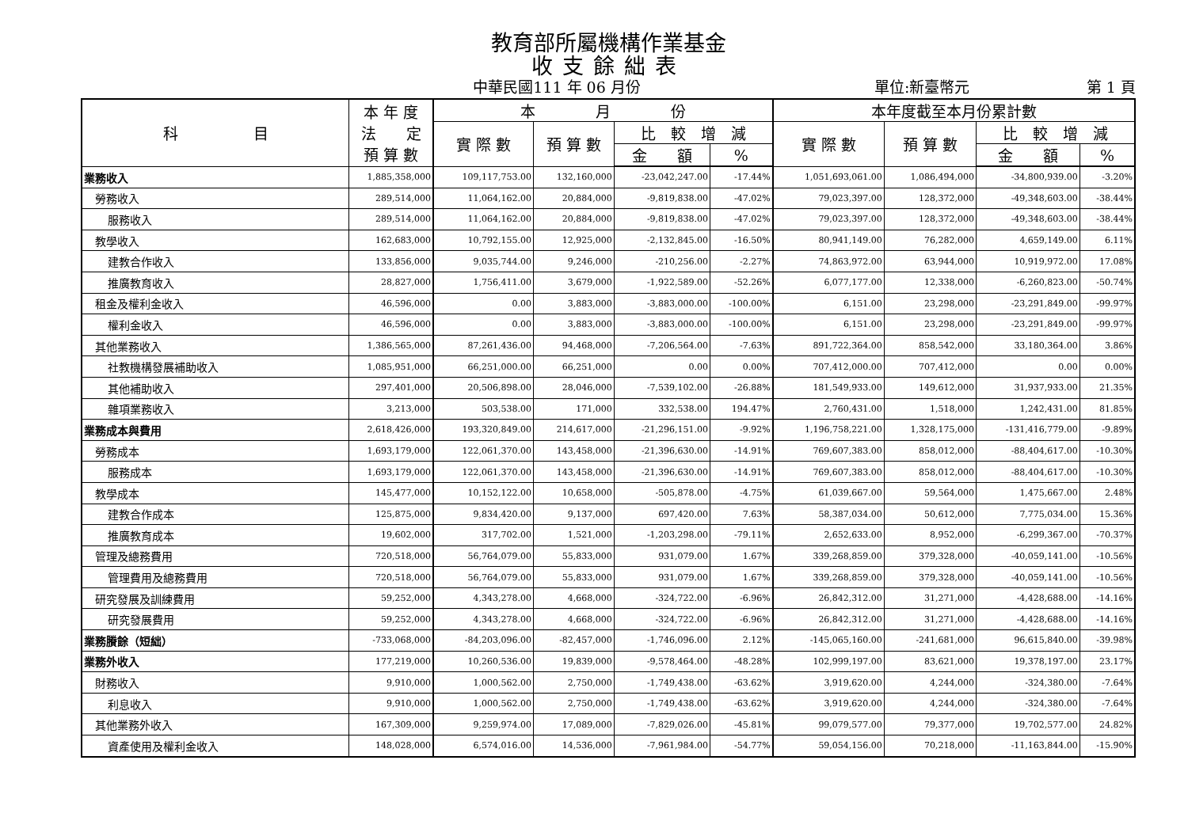教育部所屬機構作業基金
收支餘絀表
中華民國111 年 06 月份 單位:新臺幣元 第 1 頁
| 科 目 | 本 年 度 法 定 預 算 數 | 本 月 份 | | | | 本年度截至本月份累計數 | | | |
| --- | --- | --- | --- | --- | --- | --- | --- | --- | --- |
| | | 實 際 數 | 預 算 數 | 比 較 增 減 | | 實 際 數 | 預 算 數 | 比 較 增 減 | |
| | | | | 金 額 | % | | | 金 額 | % |
| 業務收入 | 1,885,358,000 | 109,117,753.00 | 132,160,000 | -23,042,247.00 | -17.44% | 1,051,693,061.00 | 1,086,494,000 | -34,800,939.00 | -3.20% |
| 勞務收入 | 289,514,000 | 11,064,162.00 | 20,884,000 | -9,819,838.00 | -47.02% | 79,023,397.00 | 128,372,000 | -49,348,603.00 | -38.44% |
| 服務收入 | 289,514,000 | 11,064,162.00 | 20,884,000 | -9,819,838.00 | -47.02% | 79,023,397.00 | 128,372,000 | -49,348,603.00 | -38.44% |
| 教學收入 | 162,683,000 | 10,792,155.00 | 12,925,000 | -2,132,845.00 | -16.50% | 80,941,149.00 | 76,282,000 | 4,659,149.00 | 6.11% |
| 建教合作收入 | 133,856,000 | 9,035,744.00 | 9,246,000 | -210,256.00 | -2.27% | 74,863,972.00 | 63,944,000 | 10,919,972.00 | 17.08% |
| 推廣教育收入 | 28,827,000 | 1,756,411.00 | 3,679,000 | -1,922,589.00 | -52.26% | 6,077,177.00 | 12,338,000 | -6,260,823.00 | -50.74% |
| 租金及權利金收入 | 46,596,000 | 0.00 | 3,883,000 | -3,883,000.00 | -100.00% | 6,151.00 | 23,298,000 | -23,291,849.00 | -99.97% |
| 權利金收入 | 46,596,000 | 0.00 | 3,883,000 | -3,883,000.00 | -100.00% | 6,151.00 | 23,298,000 | -23,291,849.00 | -99.97% |
| 其他業務收入 | 1,386,565,000 | 87,261,436.00 | 94,468,000 | -7,206,564.00 | -7.63% | 891,722,364.00 | 858,542,000 | 33,180,364.00 | 3.86% |
| 社教機構發展補助收入 | 1,085,951,000 | 66,251,000.00 | 66,251,000 | 0.00 | 0.00% | 707,412,000.00 | 707,412,000 | 0.00 | 0.00% |
| 其他補助收入 | 297,401,000 | 20,506,898.00 | 28,046,000 | -7,539,102.00 | -26.88% | 181,549,933.00 | 149,612,000 | 31,937,933.00 | 21.35% |
| 雜項業務收入 | 3,213,000 | 503,538.00 | 171,000 | 332,538.00 | 194.47% | 2,760,431.00 | 1,518,000 | 1,242,431.00 | 81.85% |
| 業務成本與費用 | 2,618,426,000 | 193,320,849.00 | 214,617,000 | -21,296,151.00 | -9.92% | 1,196,758,221.00 | 1,328,175,000 | -131,416,779.00 | -9.89% |
| 勞務成本 | 1,693,179,000 | 122,061,370.00 | 143,458,000 | -21,396,630.00 | -14.91% | 769,607,383.00 | 858,012,000 | -88,404,617.00 | -10.30% |
| 服務成本 | 1,693,179,000 | 122,061,370.00 | 143,458,000 | -21,396,630.00 | -14.91% | 769,607,383.00 | 858,012,000 | -88,404,617.00 | -10.30% |
| 教學成本 | 145,477,000 | 10,152,122.00 | 10,658,000 | -505,878.00 | -4.75% | 61,039,667.00 | 59,564,000 | 1,475,667.00 | 2.48% |
| 建教合作成本 | 125,875,000 | 9,834,420.00 | 9,137,000 | 697,420.00 | 7.63% | 58,387,034.00 | 50,612,000 | 7,775,034.00 | 15.36% |
| 推廣教育成本 | 19,602,000 | 317,702.00 | 1,521,000 | -1,203,298.00 | -79.11% | 2,652,633.00 | 8,952,000 | -6,299,367.00 | -70.37% |
| 管理及總務費用 | 720,518,000 | 56,764,079.00 | 55,833,000 | 931,079.00 | 1.67% | 339,268,859.00 | 379,328,000 | -40,059,141.00 | -10.56% |
| 管理費用及總務費用 | 720,518,000 | 56,764,079.00 | 55,833,000 | 931,079.00 | 1.67% | 339,268,859.00 | 379,328,000 | -40,059,141.00 | -10.56% |
| 研究發展及訓練費用 | 59,252,000 | 4,343,278.00 | 4,668,000 | -324,722.00 | -6.96% | 26,842,312.00 | 31,271,000 | -4,428,688.00 | -14.16% |
| 研究發展費用 | 59,252,000 | 4,343,278.00 | 4,668,000 | -324,722.00 | -6.96% | 26,842,312.00 | 31,271,000 | -4,428,688.00 | -14.16% |
| 業務賸餘（短絀） | -733,068,000 | -84,203,096.00 | -82,457,000 | -1,746,096.00 | 2.12% | -145,065,160.00 | -241,681,000 | 96,615,840.00 | -39.98% |
| 業務外收入 | 177,219,000 | 10,260,536.00 | 19,839,000 | -9,578,464.00 | -48.28% | 102,999,197.00 | 83,621,000 | 19,378,197.00 | 23.17% |
| 財務收入 | 9,910,000 | 1,000,562.00 | 2,750,000 | -1,749,438.00 | -63.62% | 3,919,620.00 | 4,244,000 | -324,380.00 | -7.64% |
| 利息收入 | 9,910,000 | 1,000,562.00 | 2,750,000 | -1,749,438.00 | -63.62% | 3,919,620.00 | 4,244,000 | -324,380.00 | -7.64% |
| 其他業務外收入 | 167,309,000 | 9,259,974.00 | 17,089,000 | -7,829,026.00 | -45.81% | 99,079,577.00 | 79,377,000 | 19,702,577.00 | 24.82% |
| 資產使用及權利金收入 | 148,028,000 | 6,574,016.00 | 14,536,000 | -7,961,984.00 | -54.77% | 59,054,156.00 | 70,218,000 | -11,163,844.00 | -15.90% |